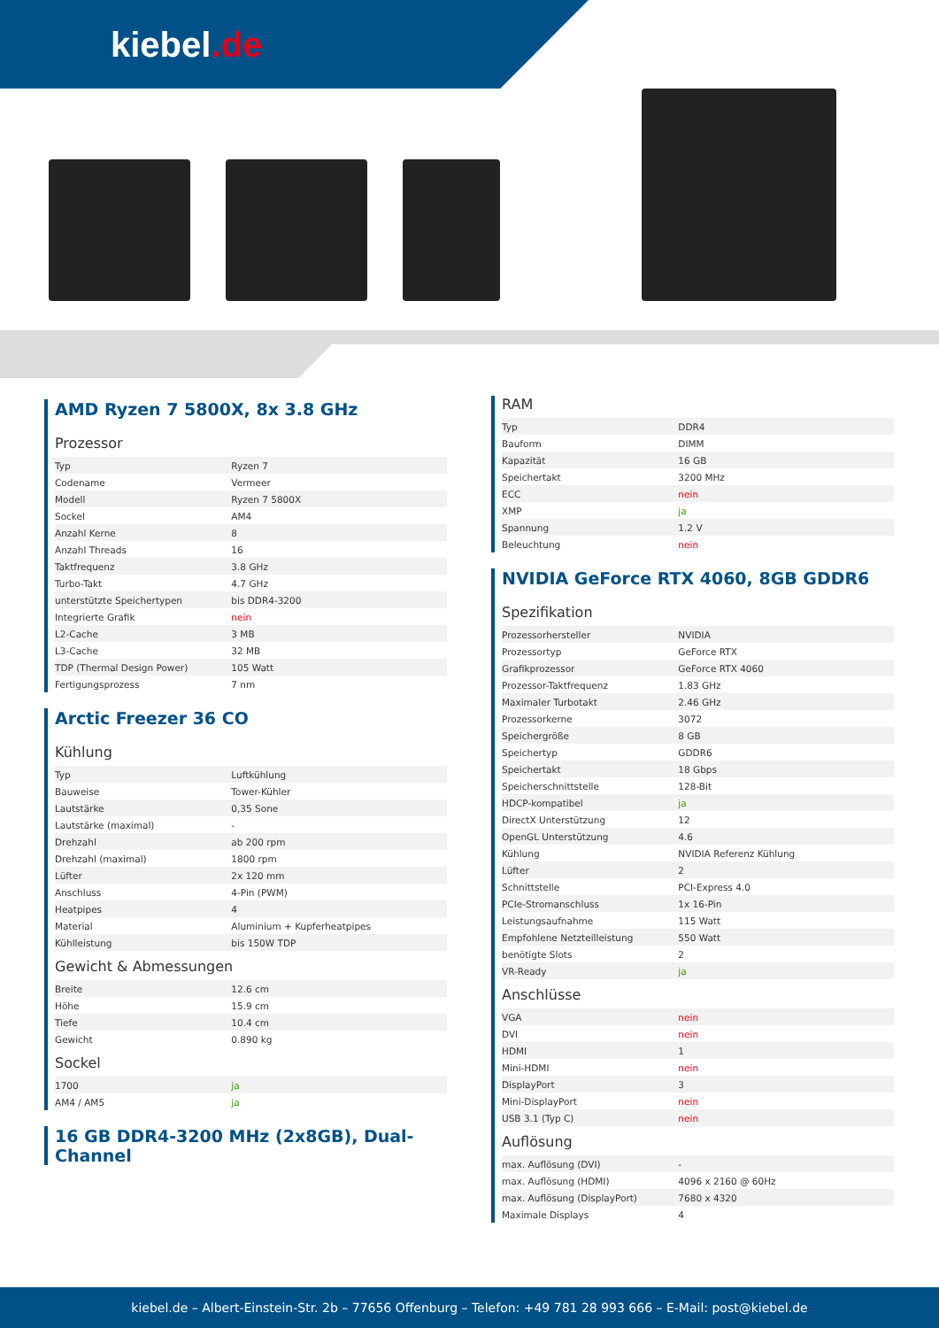kiebel.de
AMD Ryzen 7 5800X, 8x 3.8 GHz
Prozessor
| Typ | Ryzen 7 |
| Codename | Vermeer |
| Modell | Ryzen 7 5800X |
| Sockel | AM4 |
| Anzahl Kerne | 8 |
| Anzahl Threads | 16 |
| Taktfrequenz | 3.8 GHz |
| Turbo-Takt | 4.7 GHz |
| unterstützte Speichertypen | bis DDR4-3200 |
| Integrierte Grafik | nein |
| L2-Cache | 3 MB |
| L3-Cache | 32 MB |
| TDP (Thermal Design Power) | 105 Watt |
| Fertigungsprozess | 7 nm |
Arctic Freezer 36 CO
Kühlung
| Typ | Luftkühlung |
| Bauweise | Tower-Kühler |
| Lautstärke | 0,35 Sone |
| Lautstärke (maximal) | - |
| Drehzahl | ab 200 rpm |
| Drehzahl (maximal) | 1800 rpm |
| Lüfter | 2x 120 mm |
| Anschluss | 4-Pin (PWM) |
| Heatpipes | 4 |
| Material | Aluminium + Kupferheatpipes |
| Kühlleistung | bis 150W TDP |
Gewicht & Abmessungen
| Breite | 12.6 cm |
| Höhe | 15.9 cm |
| Tiefe | 10.4 cm |
| Gewicht | 0.890 kg |
Sockel
| 1700 | ja |
| AM4 / AM5 | ja |
16 GB DDR4-3200 MHz (2x8GB), Dual-Channel
RAM
| Typ | DDR4 |
| Bauform | DIMM |
| Kapazität | 16 GB |
| Speichertakt | 3200 MHz |
| ECC | nein |
| XMP | ja |
| Spannung | 1.2 V |
| Beleuchtung | nein |
NVIDIA GeForce RTX 4060, 8GB GDDR6
Spezifikation
| Prozessorhersteller | NVIDIA |
| Prozessortyp | GeForce RTX |
| Grafikprozessor | GeForce RTX 4060 |
| Prozessor-Taktfrequenz | 1.83 GHz |
| Maximaler Turbotakt | 2.46 GHz |
| Prozessorkerne | 3072 |
| Speichergröße | 8 GB |
| Speichertyp | GDDR6 |
| Speichertakt | 18 Gbps |
| Speicherschnittstelle | 128-Bit |
| HDCP-kompatibel | ja |
| DirectX Unterstützung | 12 |
| OpenGL Unterstützung | 4.6 |
| Kühlung | NVIDIA Referenz Kühlung |
| Lüfter | 2 |
| Schnittstelle | PCI-Express 4.0 |
| PCIe-Stromanschluss | 1x 16-Pin |
| Leistungsaufnahme | 115 Watt |
| Empfohlene Netzteilleistung | 550 Watt |
| benötigte Slots | 2 |
| VR-Ready | ja |
Anschlüsse
| VGA | nein |
| DVI | nein |
| HDMI | 1 |
| Mini-HDMI | nein |
| DisplayPort | 3 |
| Mini-DisplayPort | nein |
| USB 3.1 (Typ C) | nein |
Auflösung
| max. Auflösung (DVI) | - |
| max. Auflösung (HDMI) | 4096 x 2160 @ 60Hz |
| max. Auflösung (DisplayPort) | 7680 x 4320 |
| Maximale Displays | 4 |
kiebel.de – Albert-Einstein-Str. 2b – 77656 Offenburg – Telefon: +49 781 28 993 666 – E-Mail: post@kiebel.de